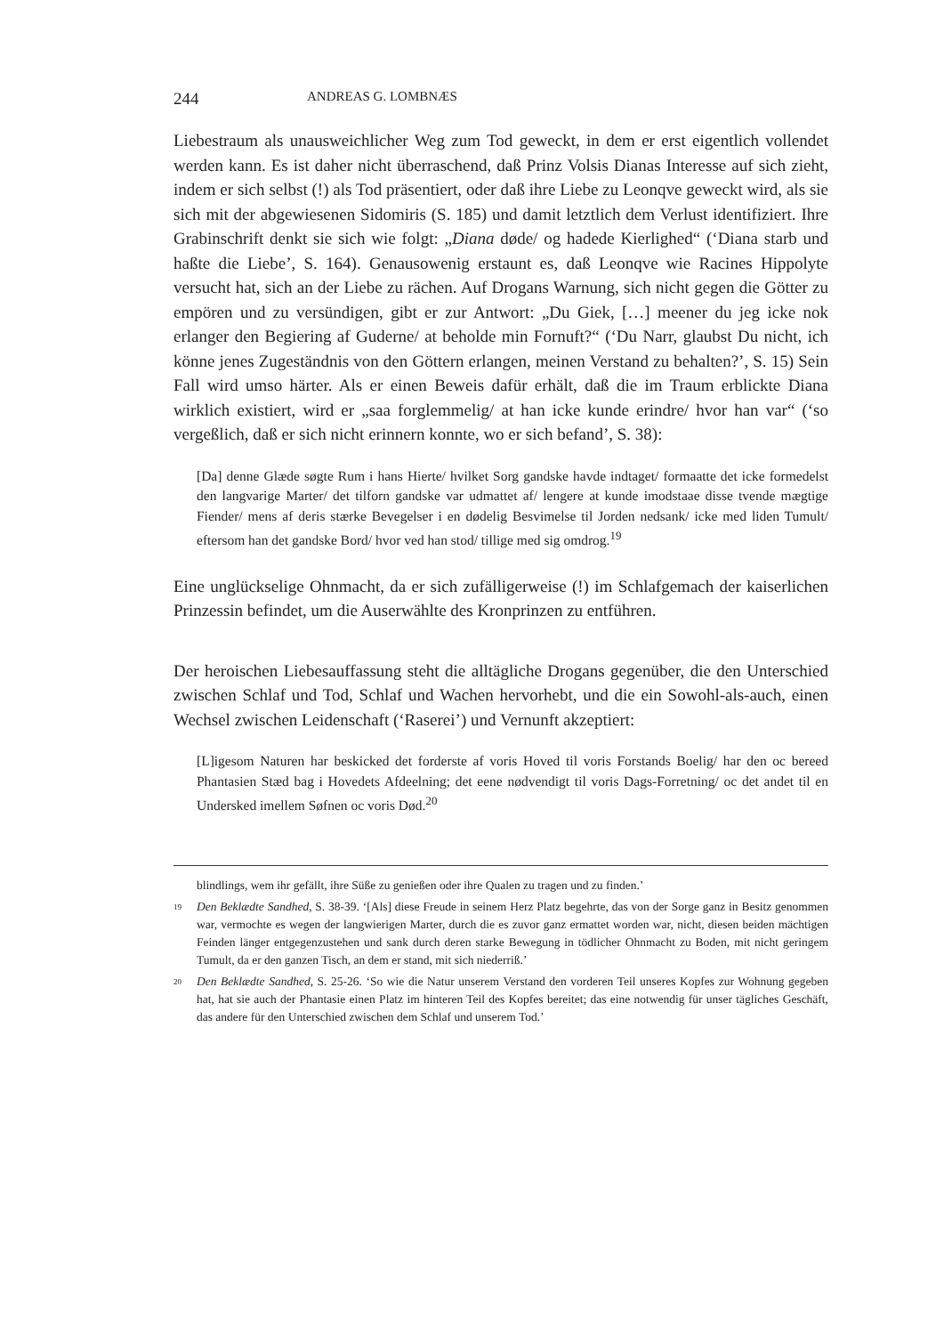244 ANDREAS G. LOMBNÆS
Liebestraum als unausweichlicher Weg zum Tod geweckt, in dem er erst eigentlich vollendet werden kann. Es ist daher nicht überraschend, daß Prinz Volsis Dianas Interesse auf sich zieht, indem er sich selbst (!) als Tod präsentiert, oder daß ihre Liebe zu Leonqve geweckt wird, als sie sich mit der abgewiesenen Sidomiris (S. 185) und damit letztlich dem Verlust identifiziert. Ihre Grabinschrift denkt sie sich wie folgt: „Diana døde/ og hadede Kierlighed“ (‘Diana starb und haßte die Liebe’, S. 164). Genausowenig erstaunt es, daß Leonqve wie Racines Hippolyte versucht hat, sich an der Liebe zu rächen. Auf Drogans Warnung, sich nicht gegen die Götter zu empören und zu versündigen, gibt er zur Antwort: „Du Giek, […] meener du jeg icke nok erlanger den Begiering af Guderne/ at beholde min Fornuft?“ (‘Du Narr, glaubst Du nicht, ich könne jenes Zugeständnis von den Göttern erlangen, meinen Verstand zu behalten?’, S. 15) Sein Fall wird umso härter. Als er einen Beweis dafür erhält, daß die im Traum erblickte Diana wirklich existiert, wird er „saa forglemmelig/ at han icke kunde erindre/ hvor han var“ (‘so vergeßlich, daß er sich nicht erinnern konnte, wo er sich befand’, S. 38):
[Da] denne Glæde søgte Rum i hans Hierte/ hvilket Sorg gandske havde indtaget/ formaatte det icke formedelst den langvarige Marter/ det tilforn gandske var udmattet af/ lengere at kunde imodstaae disse tvende mægtige Fiender/ mens af deris stærke Bevegelser i en dødelig Besvimelse til Jorden nedsank/ icke med liden Tumult/ eftersom han det gandske Bord/ hvor ved han stod/ tillige med sig omdrog.<sup>19</sup>
Eine unglückselige Ohnmacht, da er sich zufälligerweise (!) im Schlafgemach der kaiserlichen Prinzessin befindet, um die Auserwählte des Kronprinzen zu entführen.
Der heroischen Liebesauffassung steht die alltägliche Drogans gegenüber, die den Unterschied zwischen Schlaf und Tod, Schlaf und Wachen hervorhebt, und die ein Sowohl-als-auch, einen Wechsel zwischen Leidenschaft (‘Raserei’) und Vernunft akzeptiert:
[L]igesom Naturen har beskicked det forderste af voris Hoved til voris Forstands Boelig/ har den oc bereed Phantasien Stæd bag i Hovedets Afdeelning; det eene nødvendigt til voris Dags-Forretning/ oc det andet til en Undersked imellem Søfnen oc voris Død.<sup>20</sup>
blindlings, wem ihr gefällt, ihre Süße zu genießen oder ihre Qualen zu tragen und zu finden.’
19 Den Beklædte Sandhed, S. 38-39. ‘[Als] diese Freude in seinem Herz Platz begehrte, das von der Sorge ganz in Besitz genommen war, vermochte es wegen der langwierigen Marter, durch die es zuvor ganz ermattet worden war, nicht, diesen beiden mächtigen Feinden länger entgegenzustehen und sank durch deren starke Bewegung in tödlicher Ohnmacht zu Boden, mit nicht geringem Tumult, da er den ganzen Tisch, an dem er stand, mit sich niederriß.’
20 Den Beklædte Sandhed, S. 25-26. ‘So wie die Natur unserem Verstand den vorderen Teil unseres Kopfes zur Wohnung gegeben hat, hat sie auch der Phantasie einen Platz im hinteren Teil des Kopfes bereitet; das eine notwendig für unser tägliches Geschäft, das andere für den Unterschied zwischen dem Schlaf und unserem Tod.’